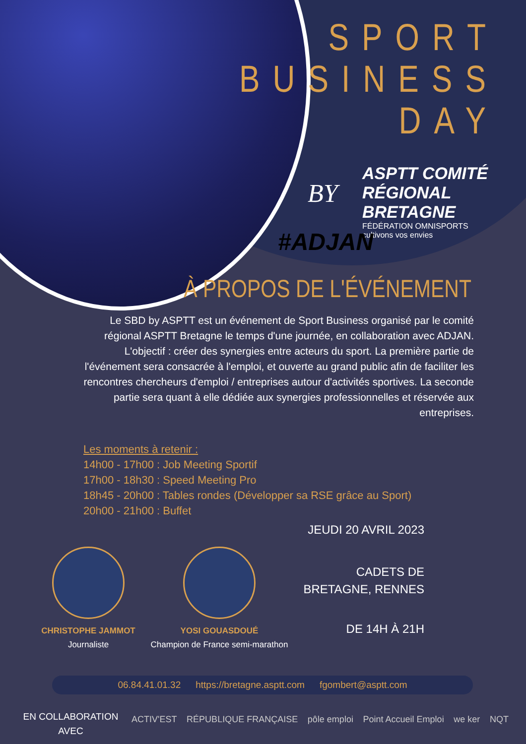SPORT
BUSINESS
DAY
BY
ASPTT COMITÉ RÉGIONAL BRETAGNE
FÉDÉRATION OMNISPORTS
cultivons vos envies
#ADJAN
À PROPOS DE L'ÉVÉNEMENT
Le SBD by ASPTT est un événement de Sport Business organisé par le comité régional ASPTT Bretagne le temps d'une journée, en collaboration avec ADJAN. L'objectif : créer des synergies entre acteurs du sport. La première partie de l'événement sera consacrée à l'emploi, et ouverte au grand public afin de faciliter les rencontres chercheurs d'emploi / entreprises autour d'activités sportives. La seconde partie sera quant à elle dédiée aux synergies professionnelles et réservée aux entreprises.
Les moments à retenir :
14h00 - 17h00 : Job Meeting Sportif
17h00 - 18h30 : Speed Meeting Pro
18h45 - 20h00 : Tables rondes (Développer sa RSE grâce au Sport)
20h00 - 21h00 : Buffet
JEUDI 20 AVRIL 2023
CADETS DE
BRETAGNE, RENNES
DE 14H À 21H
CHRISTOPHE JAMMOT
Journaliste
YOSI GOUASDOUÉ
Champion de France semi-marathon
06.84.41.01.32 https://bretagne.asptt.com fgombert@asptt.com
EN COLLABORATION AVEC
ACTIV'EST RÉPUBLIQUE FRANÇAISE pôle emploi Point Accueil Emploi we ker NQT